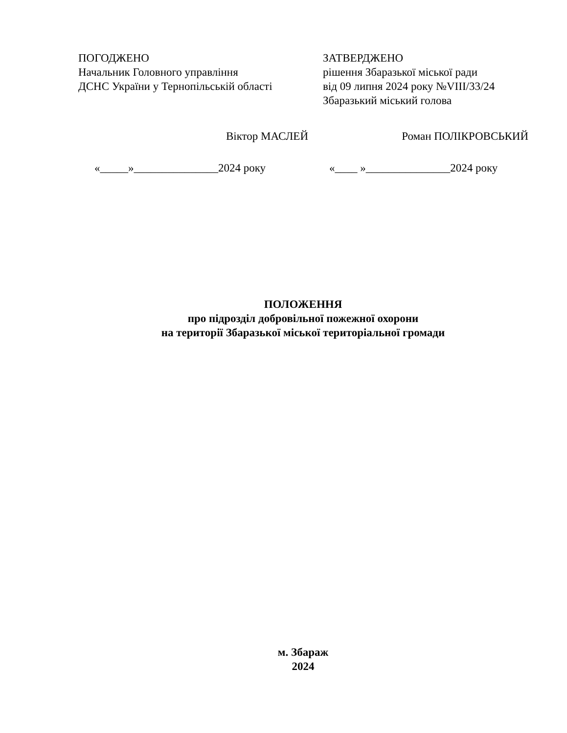ПОГОДЖЕНО
Начальник Головного управління
ДСНС України у Тернопільській області
ЗАТВЕРДЖЕНО
рішення Збаразької міської ради
від 09 липня 2024 року №VIII/33/24
Збаразький міський голова
Віктор МАСЛЕЙ Роман ПОЛІКРОВСЬКИЙ
«_____»_______________2024 року «____ »_______________2024 року
ПОЛОЖЕННЯ
про підрозділ добровільної пожежної охорони
на території Збаразької міської територіальної громади
м. Збараж
2024